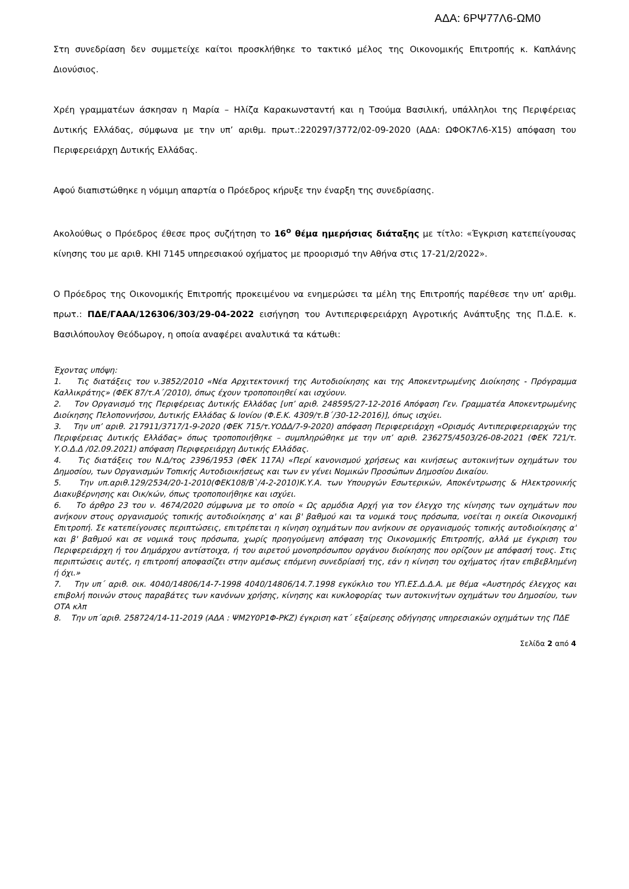ΑΔΑ: 6ΡΨ77Λ6-ΩΜ0
Στη συνεδρίαση δεν συμμετείχε καίτοι προσκλήθηκε το τακτικό μέλος της Οικονομικής Επιτροπής κ. Καπλάνης Διονύσιος.
Χρέη γραμματέων άσκησαν η Μαρία – Ηλίζα Καρακωνσταντή και η Τσούμα Βασιλική, υπάλληλοι της Περιφέρειας Δυτικής Ελλάδας, σύμφωνα με την υπ’ αριθμ. πρωτ.:220297/3772/02-09-2020 (ΑΔΑ: ΩΦΟΚ7Λ6-Χ15) απόφαση του Περιφερειάρχη Δυτικής Ελλάδας.
Αφού διαπιστώθηκε η νόμιμη απαρτία ο Πρόεδρος κήρυξε την έναρξη της συνεδρίασης.
Ακολούθως ο Πρόεδρος έθεσε προς συζήτηση το 16<sup>ο</sup> θέμα ημερήσιας διάταξης με τίτλο: «Έγκριση κατεπείγουσας κίνησης του με αριθ. ΚΗΙ 7145 υπηρεσιακού οχήματος με προορισμό την Αθήνα στις 17-21/2/2022».
Ο Πρόεδρος της Οικονομικής Επιτροπής προκειμένου να ενημερώσει τα μέλη της Επιτροπής παρέθεσε την υπ’ αριθμ. πρωτ.: ΠΔΕ/ΓΑΑΑ/126306/303/29-04-2022 εισήγηση του Αντιπεριφερειάρχη Αγροτικής Ανάπτυξης της Π.Δ.Ε. κ. Βασιλόπουλογ Θεόδωρογ, η οποία αναφέρει αναλυτικά τα κάτωθι:
Έχοντας υπόψη:
1. Τις διατάξεις του ν.3852/2010 «Νέα Αρχιτεκτονική της Αυτοδιοίκησης και της Αποκεντρωμένης Διοίκησης - Πρόγραμμα Καλλικράτης» (ΦΕΚ 87/τ.Α΄/2010), όπως έχουν τροποποιηθεί και ισχύουν.
2. Τον Οργανισμό της Περιφέρειας Δυτικής Ελλάδας [υπ’ αριθ. 248595/27-12-2016 Απόφαση Γεν. Γραμματέα Αποκεντρωμένης Διοίκησης Πελοποννήσου, Δυτικής Ελλάδας & Ιονίου (Φ.Ε.Κ. 4309/τ.Β΄/30-12-2016)], όπως ισχύει.
3. Την υπ’ αριθ. 217911/3717/1-9-2020 (ΦΕΚ 715/τ.ΥΟΔΔ/7-9-2020) απόφαση Περιφερειάρχη «Ορισμός Αντιπεριφερειαρχών της Περιφέρειας Δυτικής Ελλάδας» όπως τροποποιήθηκε – συμπληρώθηκε με την υπ’ αριθ. 236275/4503/26-08-2021 (ΦΕΚ 721/τ. Υ.Ο.Δ.Δ /02.09.2021) απόφαση Περιφερειάρχη Δυτικής Ελλάδας.
4. Τις διατάξεις του Ν.Δ/τος 2396/1953 (ΦΕΚ 117Α) «Περί κανονισμού χρήσεως και κινήσεως αυτοκινήτων οχημάτων του Δημοσίου, των Οργανισμών Τοπικής Αυτοδιοικήσεως και των εν γένει Νομικών Προσώπων Δημοσίου Δικαίου.
5. Την υπ.αριθ.129/2534/20-1-2010(ΦΕΚ108/Β`/4-2-2010)Κ.Υ.Α. των Υπουργών Εσωτερικών, Αποκέντρωσης & Ηλεκτρονικής Διακυβέρνησης και Οικ/κών, όπως τροποποιήθηκε και ισχύει.
6. Το άρθρο 23 του ν. 4674/2020 σύμφωνα με το οποίο « Ως αρμόδια Αρχή για τον έλεγχο της κίνησης των οχημάτων που ανήκουν στους οργανισμούς τοπικής αυτοδιοίκησης α' και β' βαθμού και τα νομικά τους πρόσωπα, νοείται η οικεία Οικονομική Επιτροπή. Σε κατεπείγουσες περιπτώσεις, επιτρέπεται η κίνηση οχημάτων που ανήκουν σε οργανισμούς τοπικής αυτοδιοίκησης α' και β' βαθμού και σε νομικά τους πρόσωπα, χωρίς προηγούμενη απόφαση της Οικονομικής Επιτροπής, αλλά με έγκριση του Περιφερειάρχη ή του Δημάρχου αντίστοιχα, ή του αιρετού μονοπρόσωπου οργάνου διοίκησης που ορίζουν με απόφασή τους. Στις περιπτώσεις αυτές, η επιτροπή αποφασίζει στην αμέσως επόμενη συνεδρίασή της, εάν η κίνηση του οχήματος ήταν επιβεβλημένη ή όχι.»
7. Την υπ΄ αριθ. οικ. 4040/14806/14-7-1998 4040/14806/14.7.1998 εγκύκλιο του ΥΠ.ΕΣ.Δ.Δ.Α. με θέμα «Αυστηρός έλεγχος και επιβολή ποινών στους παραβάτες των κανόνων χρήσης, κίνησης και κυκλοφορίας των αυτοκινήτων οχημάτων του Δημοσίου, των ΟΤΑ κλπ
8. Την υπ΄αριθ. 258724/14-11-2019 (ΑΔΑ : ΨΜ2Υ0Ρ1Φ-ΡΚΖ) έγκριση κατ΄ εξαίρεσης οδήγησης υπηρεσιακών οχημάτων της ΠΔΕ
Σελίδα 2 από 4